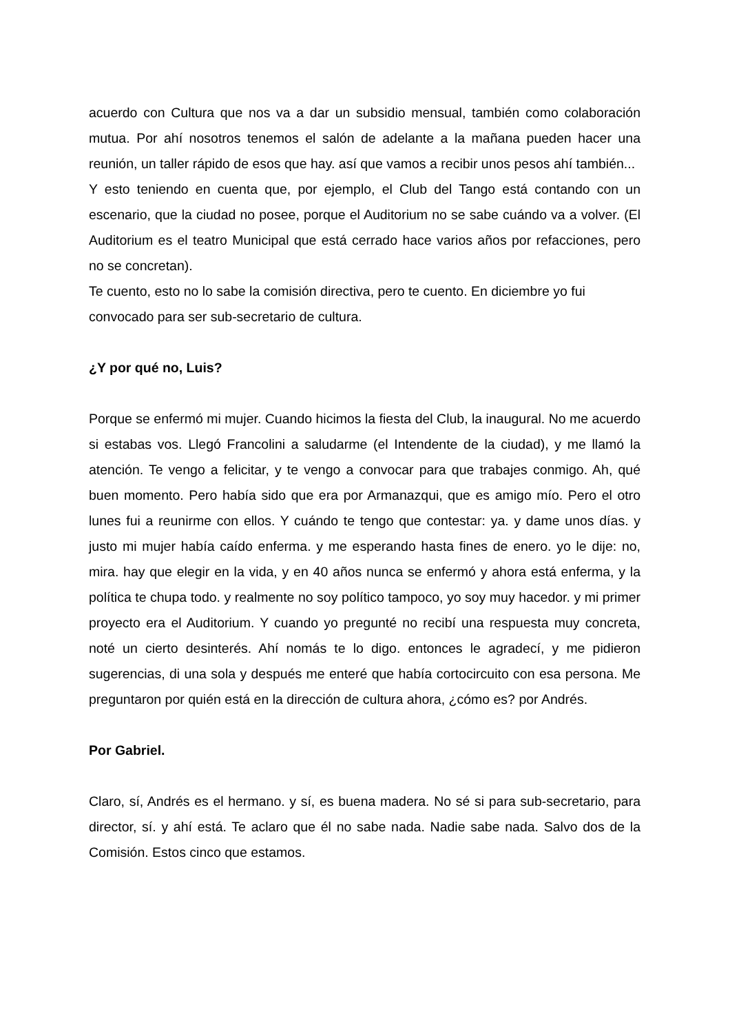acuerdo con Cultura que nos va a dar un subsidio mensual, también como colaboración mutua. Por ahí nosotros tenemos el salón de adelante a la mañana pueden hacer una reunión, un taller rápido de esos que hay. así que vamos a recibir unos pesos ahí también...
Y esto teniendo en cuenta que, por ejemplo, el Club del Tango está contando con un escenario, que la ciudad no posee, porque el Auditorium no se sabe cuándo va a volver. (El Auditorium es el teatro Municipal que está cerrado hace varios años por refacciones, pero no se concretan).
Te cuento, esto no lo sabe la comisión directiva, pero te cuento. En diciembre yo fui convocado para ser sub-secretario de cultura.
¿Y por qué no, Luis?
Porque se enfermó mi mujer. Cuando hicimos la fiesta del Club, la inaugural. No me acuerdo si estabas vos. Llegó Francolini a saludarme (el Intendente de la ciudad), y me llamó la atención. Te vengo a felicitar, y te vengo a convocar para que trabajes conmigo. Ah, qué buen momento. Pero había sido que era por Armanazqui, que es amigo mío. Pero el otro lunes fui a reunirme con ellos. Y cuándo te tengo que contestar: ya. y dame unos días. y justo mi mujer había caído enferma. y me esperando hasta fines de enero. yo le dije: no, mira. hay que elegir en la vida, y en 40 años nunca se enfermó y ahora está enferma, y la política te chupa todo. y realmente no soy político tampoco, yo soy muy hacedor. y mi primer proyecto era el Auditorium. Y cuando yo pregunté no recibí una respuesta muy concreta, noté un cierto desinterés. Ahí nomás te lo digo. entonces le agradecí, y me pidieron sugerencias, di una sola y después me enteré que había cortocircuito con esa persona. Me preguntaron por quién está en la dirección de cultura ahora, ¿cómo es? por Andrés.
Por Gabriel.
Claro, sí, Andrés es el hermano. y sí, es buena madera. No sé si para sub-secretario, para director, sí. y ahí está. Te aclaro que él no sabe nada. Nadie sabe nada. Salvo dos de la Comisión. Estos cinco que estamos.